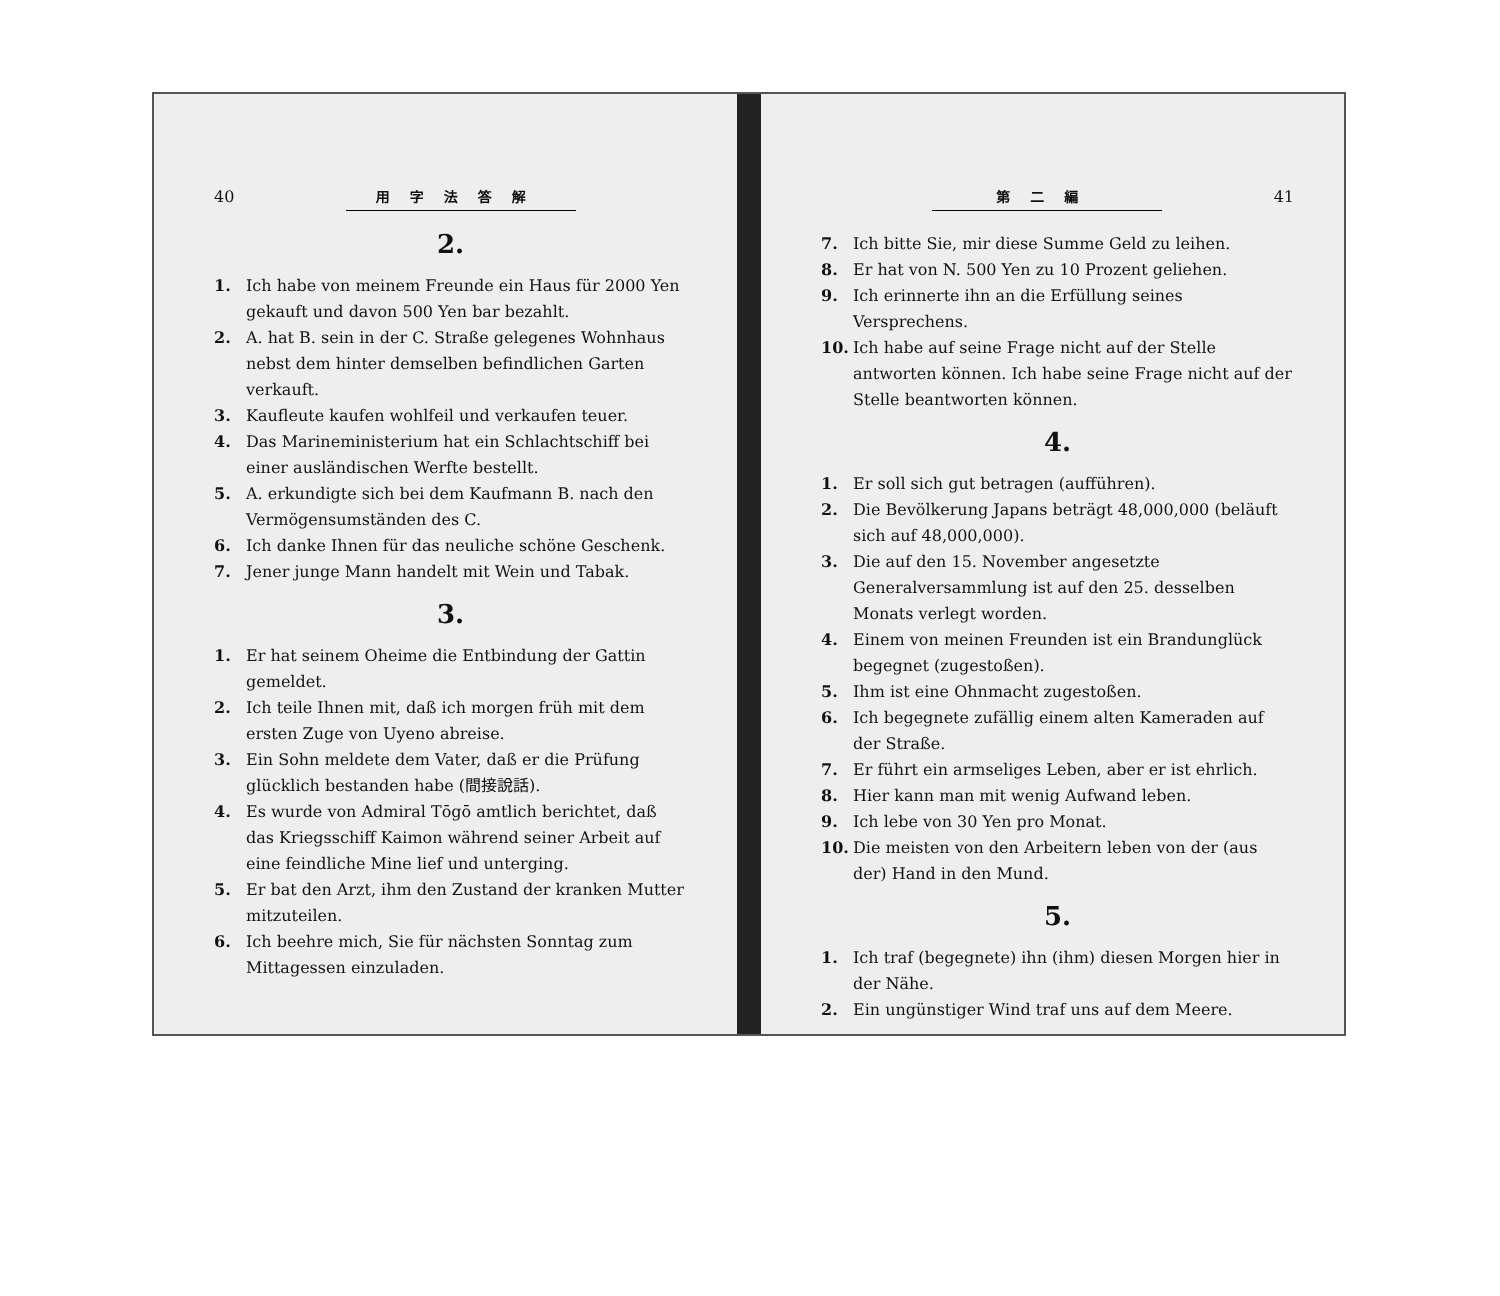40 用字法答解
2.
1. Ich habe von meinem Freunde ein Haus für 2000 Yen gekauft und davon 500 Yen bar bezahlt.
2. A. hat B. sein in der C. Straße gelegenes Wohnhaus nebst dem hinter demselben befindlichen Garten verkauft.
3. Kaufleute kaufen wohlfeil und verkaufen teuer.
4. Das Marineministerium hat ein Schlachtschiff bei einer ausländischen Werfte bestellt.
5. A. erkundigte sich bei dem Kaufmann B. nach den Vermögensumständen des C.
6. Ich danke Ihnen für das neuliche schöne Geschenk.
7. Jener junge Mann handelt mit Wein und Tabak.
3.
1. Er hat seinem Oheime die Entbindung der Gattin gemeldet.
2. Ich teile Ihnen mit, daß ich morgen früh mit dem ersten Zuge von Uyeno abreise.
3. Ein Sohn meldete dem Vater, daß er die Prüfung glücklich bestanden habe (間接說話).
4. Es wurde von Admiral Tōgō amtlich berichtet, daß das Kriegsschiff Kaimon während seiner Arbeit auf eine feindliche Mine lief und unterging.
5. Er bat den Arzt, ihm den Zustand der kranken Mutter mitzuteilen.
6. Ich beehre mich, Sie für nächsten Sonntag zum Mittagessen einzuladen.
第二編 41
7. Ich bitte Sie, mir diese Summe Geld zu leihen.
8. Er hat von N. 500 Yen zu 10 Prozent geliehen.
9. Ich erinnerte ihn an die Erfüllung seines Versprechens.
10. Ich habe auf seine Frage nicht auf der Stelle antworten können. Ich habe seine Frage nicht auf der Stelle beantworten können.
4.
1. Er soll sich gut betragen (aufführen).
2. Die Bevölkerung Japans beträgt 48,000,000 (beläuft sich auf 48,000,000).
3. Die auf den 15. November angesetzte Generalversammlung ist auf den 25. desselben Monats verlegt worden.
4. Einem von meinen Freunden ist ein Brandunglück begegnet (zugestoßen).
5. Ihm ist eine Ohnmacht zugestoßen.
6. Ich begegnete zufällig einem alten Kameraden auf der Straße.
7. Er führt ein armseliges Leben, aber er ist ehrlich.
8. Hier kann man mit wenig Aufwand leben.
9. Ich lebe von 30 Yen pro Monat.
10. Die meisten von den Arbeitern leben von der (aus der) Hand in den Mund.
5.
1. Ich traf (begegnete) ihn (ihm) diesen Morgen hier in der Nähe.
2. Ein ungünstiger Wind traf uns auf dem Meere.